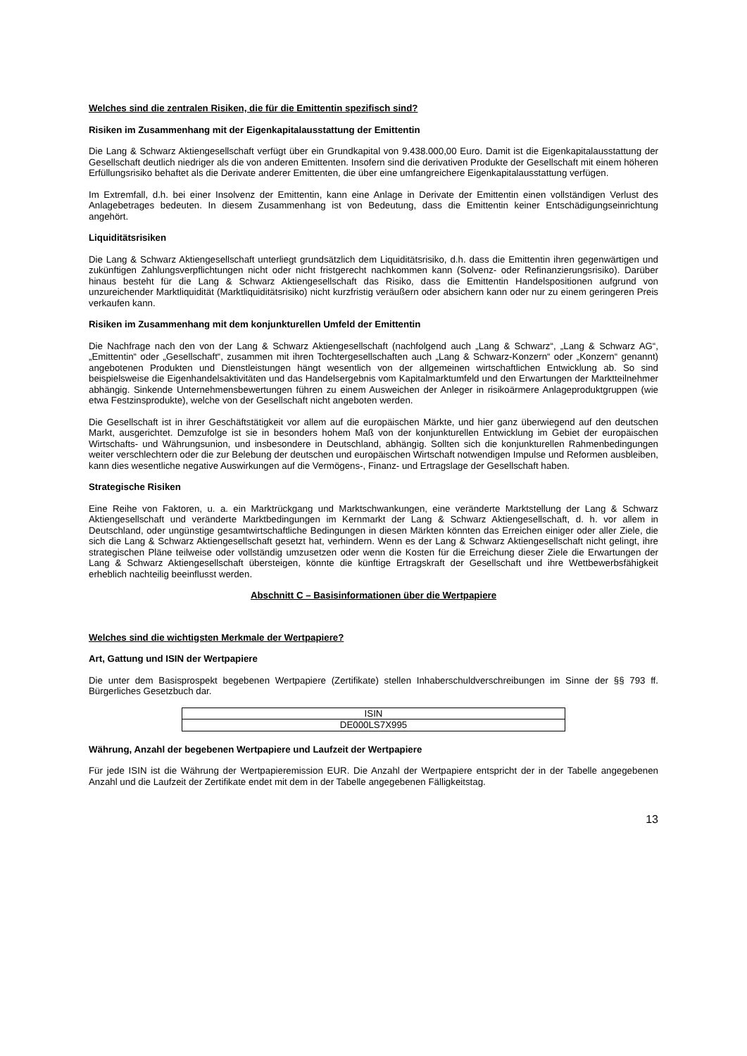Welches sind die zentralen Risiken, die für die Emittentin spezifisch sind?
Risiken im Zusammenhang mit der Eigenkapitalausstattung der Emittentin
Die Lang & Schwarz Aktiengesellschaft verfügt über ein Grundkapital von 9.438.000,00 Euro. Damit ist die Eigenkapitalausstattung der Gesellschaft deutlich niedriger als die von anderen Emittenten. Insofern sind die derivativen Produkte der Gesellschaft mit einem höheren Erfüllungsrisiko behaftet als die Derivate anderer Emittenten, die über eine umfangreichere Eigenkapitalausstattung verfügen.
Im Extremfall, d.h. bei einer Insolvenz der Emittentin, kann eine Anlage in Derivate der Emittentin einen vollständigen Verlust des Anlagebetrages bedeuten. In diesem Zusammenhang ist von Bedeutung, dass die Emittentin keiner Entschädigungseinrichtung angehört.
Liquiditätsrisiken
Die Lang & Schwarz Aktiengesellschaft unterliegt grundsätzlich dem Liquiditätsrisiko, d.h. dass die Emittentin ihren gegenwärtigen und zukünftigen Zahlungsverpflichtungen nicht oder nicht fristgerecht nachkommen kann (Solvenz- oder Refinanzierungsrisiko). Darüber hinaus besteht für die Lang & Schwarz Aktiengesellschaft das Risiko, dass die Emittentin Handelspositionen aufgrund von unzureichender Marktliquidität (Marktliquiditätsrisiko) nicht kurzfristig veräußern oder absichern kann oder nur zu einem geringeren Preis verkaufen kann.
Risiken im Zusammenhang mit dem konjunkturellen Umfeld der Emittentin
Die Nachfrage nach den von der Lang & Schwarz Aktiengesellschaft (nachfolgend auch „Lang & Schwarz“, „Lang & Schwarz AG“, „Emittentin“ oder „Gesellschaft“, zusammen mit ihren Tochtergesellschaften auch „Lang & Schwarz-Konzern“ oder „Konzern“ genannt) angebotenen Produkten und Dienstleistungen hängt wesentlich von der allgemeinen wirtschaftlichen Entwicklung ab. So sind beispielsweise die Eigenhandelsaktivitäten und das Handelsergebnis vom Kapitalmarktumfeld und den Erwartungen der Marktteilnehmer abhängig. Sinkende Unternehmensbewertungen führen zu einem Ausweichen der Anleger in risikoärmere Anlageproduktgruppen (wie etwa Festzinsprodukte), welche von der Gesellschaft nicht angeboten werden.
Die Gesellschaft ist in ihrer Geschäftstätigkeit vor allem auf die europäischen Märkte, und hier ganz überwiegend auf den deutschen Markt, ausgerichtet. Demzufolge ist sie in besonders hohem Maß von der konjunkturellen Entwicklung im Gebiet der europäischen Wirtschafts- und Währungsunion, und insbesondere in Deutschland, abhängig. Sollten sich die konjunkturellen Rahmenbedingungen weiter verschlechtern oder die zur Belebung der deutschen und europäischen Wirtschaft notwendigen Impulse und Reformen ausbleiben, kann dies wesentliche negative Auswirkungen auf die Vermögens-, Finanz- und Ertragslage der Gesellschaft haben.
Strategische Risiken
Eine Reihe von Faktoren, u. a. ein Marktrückgang und Marktschwankungen, eine veränderte Marktstellung der Lang & Schwarz Aktiengesellschaft und veränderte Marktbedingungen im Kernmarkt der Lang & Schwarz Aktiengesellschaft, d. h. vor allem in Deutschland, oder ungünstige gesamtwirtschaftliche Bedingungen in diesen Märkten könnten das Erreichen einiger oder aller Ziele, die sich die Lang & Schwarz Aktiengesellschaft gesetzt hat, verhindern. Wenn es der Lang & Schwarz Aktiengesellschaft nicht gelingt, ihre strategischen Pläne teilweise oder vollständig umzusetzen oder wenn die Kosten für die Erreichung dieser Ziele die Erwartungen der Lang & Schwarz Aktiengesellschaft übersteigen, könnte die künftige Ertragskraft der Gesellschaft und ihre Wettbewerbsfähigkeit erheblich nachteilig beeinflusst werden.
Abschnitt C – Basisinformationen über die Wertpapiere
Welches sind die wichtigsten Merkmale der Wertpapiere?
Art, Gattung und ISIN der Wertpapiere
Die unter dem Basisprospekt begebenen Wertpapiere (Zertifikate) stellen Inhaberschuldverschreibungen im Sinne der §§ 793 ff. Bürgerliches Gesetzbuch dar.
| ISIN |
| --- |
| DE000LS7X995 |
Währung, Anzahl der begebenen Wertpapiere und Laufzeit der Wertpapiere
Für jede ISIN ist die Währung der Wertpapieremission EUR. Die Anzahl der Wertpapiere entspricht der in der Tabelle angegebenen Anzahl und die Laufzeit der Zertifikate endet mit dem in der Tabelle angegebenen Fälligkeitstag.
13